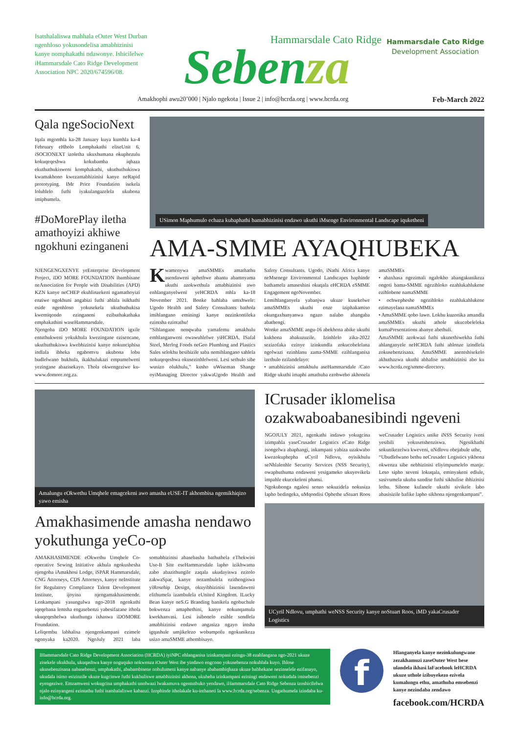Isatshalaliswa mahhala eOuter West Durban ngenhloso yokusondelisa amabhizinisi kanye nomphakathi ndawonye. Ishicilelwe iHammarsdale Cato Ridge Development Association NPC 2020/674596/08.
Hammarsdale Cato Ridge
Sebenza
Hammarsdale Cato Ridge
Development Association
Amakhophi awu20’000 | Njalo ngekota | Issue 2 | info@hcrda.org | www.hcrda.org Feb-March 2022
Qala ngeSocioNext
Iqala mgomhla ka-28 January kuya kumhla ka-4 February eHholo Lomphakathi eliseUnit 6, iSOCIONEXT izoletha ukuxhumana okuphezulu kokuqeqeshwa kokubamba iqhaza ekuthuthukisweni komphakathi, ukuthuthukiswa kwamakhono kwezamabhizinisi kanye neRapid prototyping. IMr Price Foundation isekela loluhlelo futhi iyakulangazelela ukubona imiphumela.
#DoMorePlay iletha amathoyizi akhiwe ngokhuni ezinganeni
USimon Maphumulo echaza kubaphathi bamabhizinisi endawo ukuthi iMsenge Environmental Landscape iquketheni
AMA-SMME AYAQHUBEKA
NJENGENGXENYE yeEnterprise Development Project, iDO MORE FOUNDATION ibambisane neAssociation for People with Disabilities (APD) KZN kanye neCHEP ekuhlinzekeni ngamathoyizi enziwe ngokhuni angabizi futhi ahlala isikhathi eside ngenhloso yokusekela ukuthuthukisa kwemiqondo ezinganeni ezibuthakathaka emphakathini waseHammarsdale.
Njengoba iDO MORE FOUNDATION igxile entuthukweni yokukhula kwezingane ezisencane, ukuthuthukiswa kwebhizinisi kanye nokunciphisa indlala ibheka ngabomvu ukubona lobu budlelwano bukhula, ikakhulukazi empumelweni yezingane abazisekayo. Thola okwengeziwe ku-www.domore.org.za.
Kwamenywa amaSMMEs amathathu asendaweni aphethwe abantu abamnyama ukuthi azokwethula amabhizinisi awo enhlanganyelweni yeHCRDA mhla ka-18 November 2021. Bonke bahlaba umxhwele: Ugodo Health and Safety Consultants bathola imihlangano eminingi kanye nezinkontileka ezintsha ezintathu!
“Sihlangane nenqwaba yamafemu amakhulu emhlanganweni owawuhlelwe yiHCRDA. ISafal Steel, Merlog Foods neGeo Plumbing and Plastics Sales selokhu besibizile saba nemihlangano sahlela nokuqeqeshwa okusezinhlelweni. Lesi sethulo sibe wusizo olukhulu,” kusho uWiseman Shange oyiManaging Director yakwaUgodo Health and Safety Consultants. Ugodo, iNathi Africa kanye neMsenege Environmental Landscapes baphinde bathamela amaseshini okuqala eHCRDA eSMME Engagement ngoNovember.
Lemihlanganyela yabanjwa ukuze kusekelwe amaSMMEs ukuthi enze iziphakamiso okungaxhunyanwa ngazo nalabo abangaba abathengi.
Wonke amaSMME angu-16 abekhona abike ukuthi kukhona abakuzuzile. Izinhlelo zika-2022 sezizofaka ezinye izinkundla zokucobelelana ngolwazi ezinhlanu zama-SMME ezihlanganisa izethulo ezilandelayo:
• amabhizinisi amakhulu aseHammarsdale /Cato Ridge ukuthi imaphi amathuba ezohwebo akhonela amaSMMEs
• abaxhasa ngezimali ngalokho abangakunikeza ongoti bama-SMME ngezihloko ezahlukahlukene ezihlobene namaSMME
• ochwepheshe ngezihloko ezahlukahlukene ezimayelana namaSMMEs
• AmaSMME qobo lawo. Lokhu kuzonika amandla amaSMMEs ukuthi athole ukucobeleleka kumaPresentations abanye abethuli.
AmaSMME azokwazi futhi ukunethiwekha futhi ahlanganyele neHCRDA futhi ahlonze izindlela zokusebenzisana. AmaSMME anentshisekelo akhuthazwa ukuthi abhalise amabhizinisi abo ku www.hcrda.org/smme-directory.
Amalungu eOkwethu Umqhele emagcekeni awo amasha eUSE-IT akhombisa ngemikhiqizo yawo emisha
Amakhasimende amasha nendawo yokuthunga yeCo-op
AMAKHASIMENDE eOkwethu Umqhele Co-operative Sewing Initiative akhula ngokushesha njengoba iAmakhosi Lodge, iSPAR Hammarsdale, CNG Attorneys, CDS Attorneys, kanye neInstitute for Regulatory Compliance Talent Development Institute, ijoyina njengamakhasimende. Lenkampani yasungulwa ngo-2018 ngenkathi iqeqebana lentsha engasebenzi yabesifazane ithola ukuqeqeshelwa ukuthunga ixhaswa iDOMORE Foundation.
Leliqembu labhalisa njengenkampani ezimele ngonyaka ka2020. NgoJuly 2021 laba somabhizinisi abasebasha bathuthela eThekwini Use-It Site eseHammarsdale lapho izikhwama zabo abazithungile zaqala ukudayiswa ezitolo zakwaSpar, kanye nezambulela ezithengiswa yiRosehip Design, okuyibhizinisi lasendaweni elithumela izambulela eUnited Kingdom. ILucky Bean kanye neS.G Branding banikela ngobuchule bokwenza amaphethini, kanye nokunqamula kwekhanvasi. Lesi isibonelo esihle sendlela amabhizinisi endawo angasiza ngayo intsha igqashule umjikelezo wobumpofu ngokunikeza usizo amaSMME athembisayo.
ICrusader iklomelisa ozakwaboabanesibindi ngeveni
NGOJULY 2021, ngenkathi indawo yokugcina izimpahla yaseCrusader Logistics eCato Ridge isongelwa abaphangi, inkampani yabiza uzakwabo kwezokuphepha uCyril Ndlovu, oyisikhulu seNhlalenhle Security Services (NSS Security), owaphuthuma endaweni yesigameko ukuyovikela impahle ekucekeleni phansi.
Ngokubonga ngalesi senzo sokuzidela nokusiza lapho bedingeka, uMqondisi Ophethe uStuart Roos weCrusader Logistics unike iNSS Security iveni yesibili yokusetshenziswa. Ngesikhathi sokunikezelwa kweveni, uNdlovu obejabule uthe,
“Ubudlelwano bethu neCrusader Logistics yikhona okwenza sibe nebhizinisi eliyimpumelelo manje. Leso sipho seveni lokuqala, eminyakeni edlule, sasivumela ukuba sandise futhi sikhulise ibhizinisi lethu. Sibone kufanele ukuthi sivikele labo abasisizile bafike lapho sikhona njengenkampani”.
UCyril Ndlovu, umphathi weNSS Security kanye noStuart Roos, iMD yakaCrusader Logistics
IHammarsdale Cato Ridge Development Association (HCRDA) iyiNPC ehlanganisa izinkampani ezingu-38 ezahlangana ngo-2021 ukuze zisekele ukukhula, ukuqashwa kanye noguquko nokwenza iOuter West ibe yindawo engcono yokusebenza nokuhlala kuyo. Ihlose ukusebenzisana nabasebenzi, umphakathi, ababambisene nohulumeni kanye nabanye ababambiqhaza ukuze babhekane nezinselele ezifanayo, ukudala isimo esizinzile ukuze kugcinwe futhi kukhuliswe amabhizinisi akhona, ukuheha izinkampani eziningi endaweni nokudala imisebenzi eyengeziwe. Emzamweni wokugcina umphakathi unolwazi lwakamuva ngentuthuko yendawo, iHammarsdale Cato Ridge Sebenza izoshicilelwa njalo ezinyangeni ezintathu futhi isatshalaliswe kabanzi. Izophinde itholakale ku-inthaneti la www.hcrda.org/sebenza. Ungathumela izindaba ku-info@hcrda.org.
f
Hlanganyela kanye nezinkulungwane zezakhamuzi zaseOuter West bese ulandela ikhasi laFacebook leHCRDA ukuze uthole izibuyekezo ezivela kumalungu ethu, amathuba emsebenzi kanye nezindaba zendawo
facebook.com/HCRDA